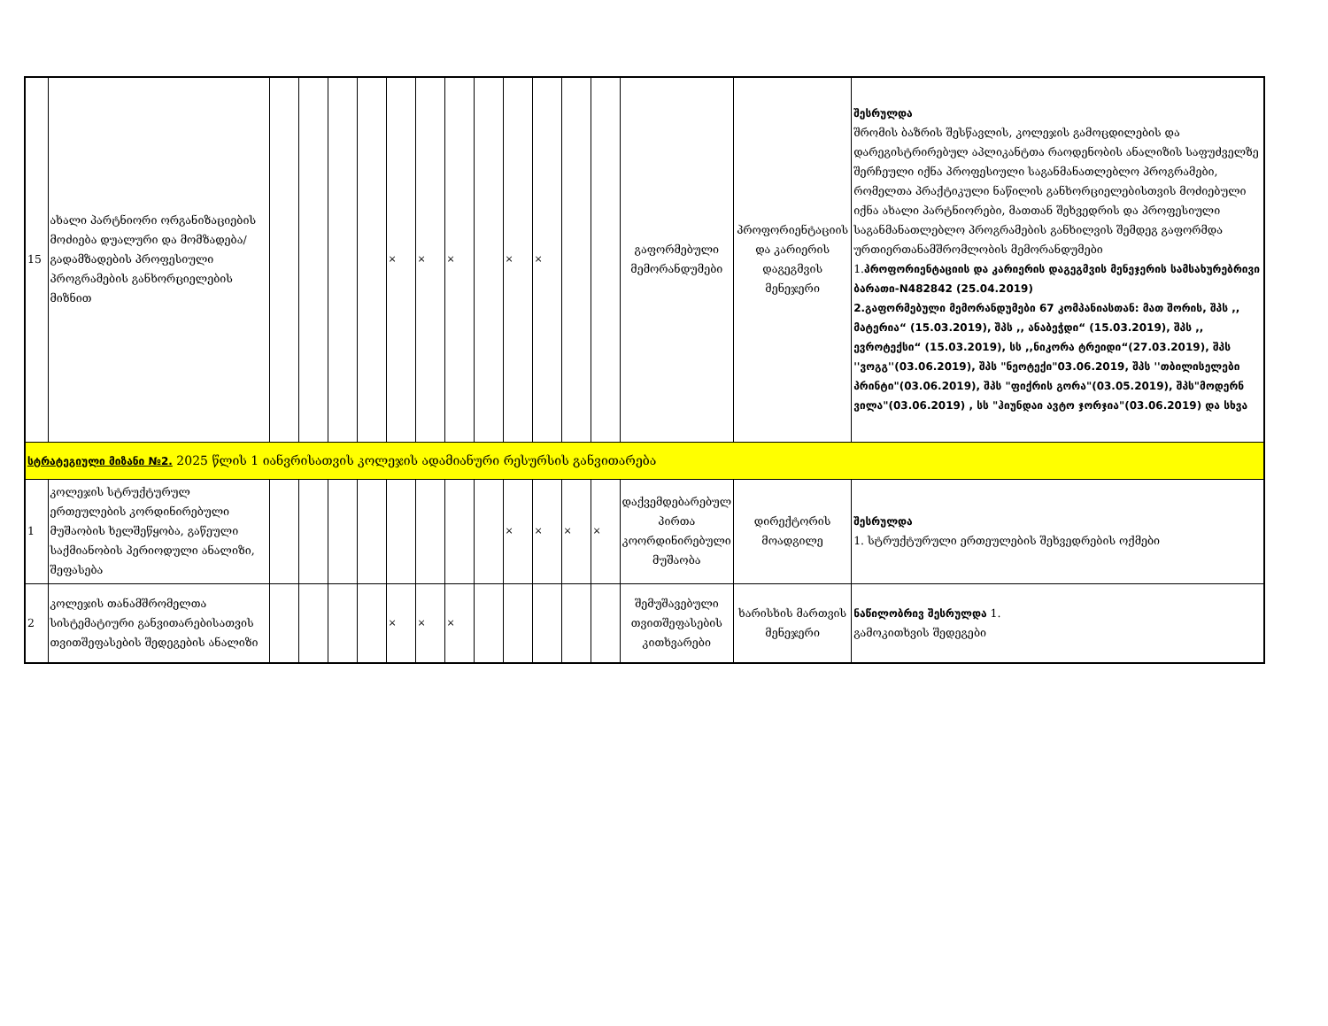| 15 | ახალი პარტნიორი ორგანიზაციების მოძიება დუალური და მომზადება/ გადამზადების პროფესიული პროგრამების განხორციელების მიზნით | | | | | × | × | × | | × | × | | | გაფორმებული მემორანდუმები | პროფორიენტაციის და კარიერის დაგეგმვის მენეჯერი | შესრულდა შრომის ბაზრის შესწავლის, კოლეჯის გამოცდილების და დარეგისტრირებულ აპლიკანტთა რაოდენობის ანალიზის საფუძველზე შერჩეული იქნა პროფესიული საგანმანათლებლო პროგრამები, რომელთა პრაქტიკული ნაწილის განხორციელებისთვის მოძიებული იქნა ახალი პარტნიორები, მათთან შეხვედრის და პროფესიული საგანმანათლებლო პროგრამების განხილვის შემდეგ გაფორმდა ურთიერთანამშრომლობის მემორანდუმები 1. პროფორიენტაციის და კარიერის დაგეგმვის მენეჯერის სამსახურებრივი ბარათი-N482842 (25.04.2019) 2.გაფორმებული მემორანდუმები 67 კომპანიასთან: მათ შორის, შპს ,, მატერია“ (15.03.2019), შპს ,, ანაბეჭდი“ (15.03.2019), შპს ,, ევროტექსი“ (15.03.2019), სს ,,ნიკორა ტრეიდი“(27.03.2019), შპს ''ვოგგ''(03.06.2019), შპს "ნეოტექი"03.06.2019, შპს ''თბილისელები პრინტი"(03.06.2019), შპს "ფიქრის გორა"(03.05.2019), შპს"მოდერნ ვილა"(03.06.2019) , სს "ჰიუნდაი ავტო ჯორჯია"(03.06.2019) და სხვა |
| სტრატეგიული მიზანი №2. 2025 წლის 1 იანვრისათვის კოლეჯის ადამიანური რესურსის განვითარება | | | | | | | | | | | | | | | | |
| 1 | კოლეჯის სტრუქტურულ ერთეულების კორდინირებული მუშაობის ხელშეწყობა, გაწეული საქმიანობის პერიოდული ანალიზი, შეფასება | | | | | | | | | × | × | × | × | დაქვემდებარებულ პირთა კოორდინირებული მუშაობა | დირექტორის მოადგილე | შესრულდა 1. სტრუქტურული ერთეულების შეხვედრების ოქმები |
| 2 | კოლეჯის თანამშრომელთა სისტემატიური განვითარებისათვის თვითშეფასების შედეგების ანალიზი | | | | | × | × | × | | | | | | შემუშავებული თვითშეფასების კითხვარები | ხარისხის მართვის მენეჯერი | ნაწილობრივ შესრულდა 1. გამოკითხვის შედეგები |